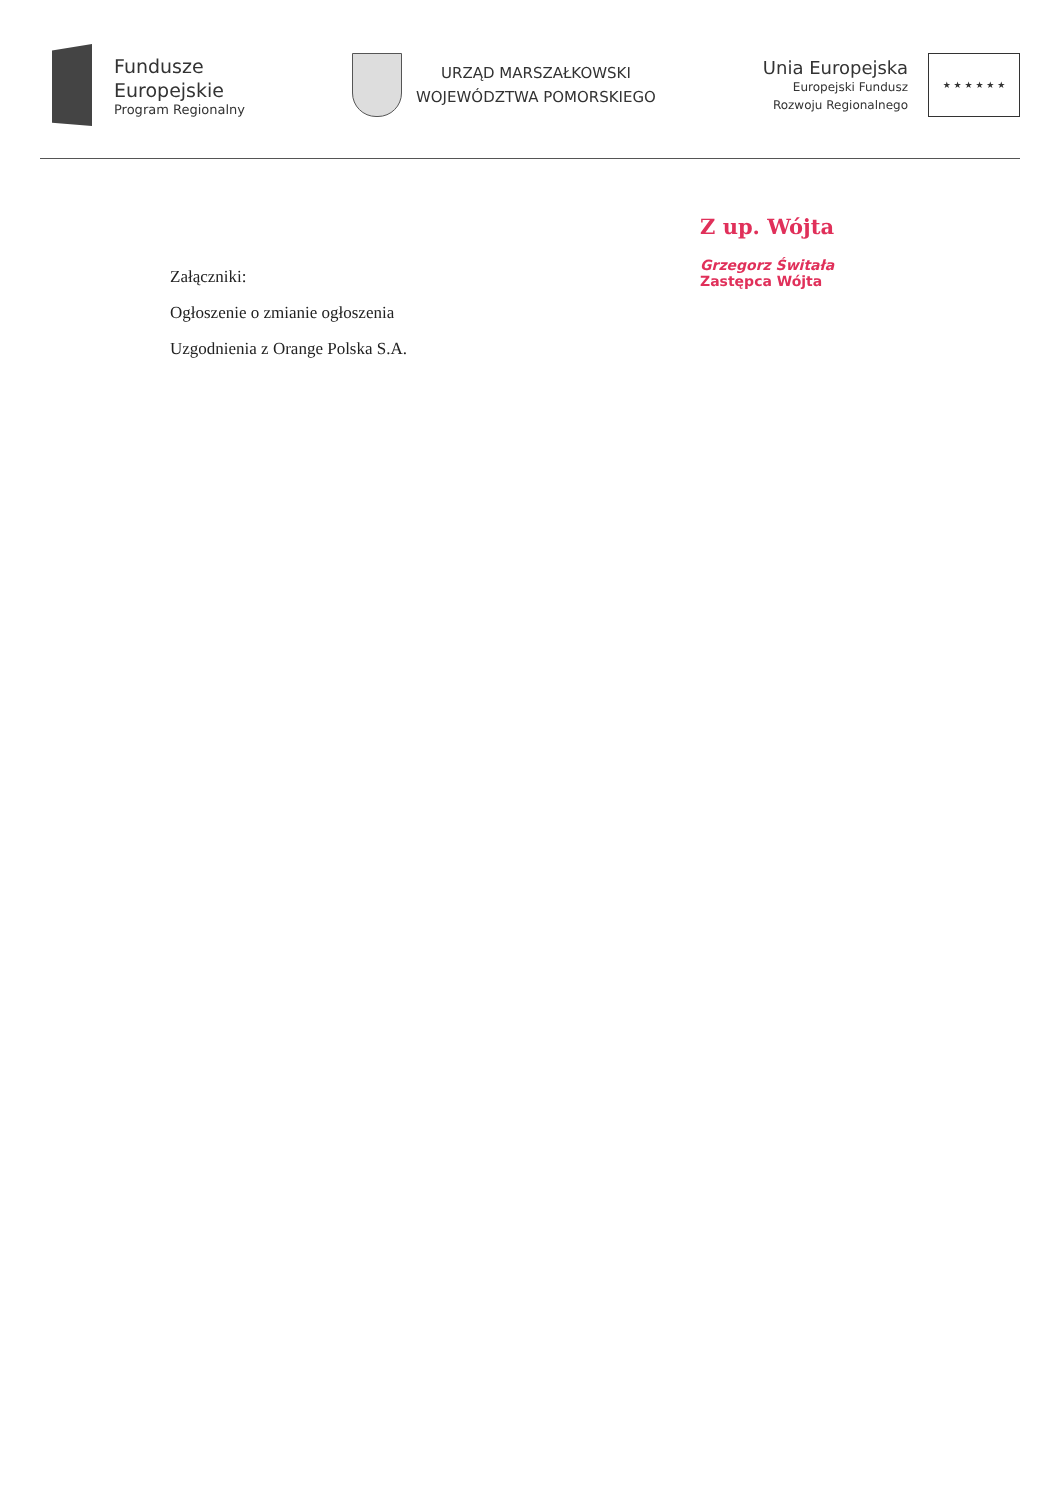Fundusze
Europejskie
Program Regionalny
URZĄD MARSZAŁKOWSKI
WOJEWÓDZTWA POMORSKIEGO
Unia Europejska
Europejski Fundusz
Rozwoju Regionalnego
★ ★ ★ ★ ★ ★
Z up. Wójta
Grzegorz Świtała
Zastępca Wójta
Załączniki:
Ogłoszenie o zmianie ogłoszenia
Uzgodnienia z Orange Polska S.A.